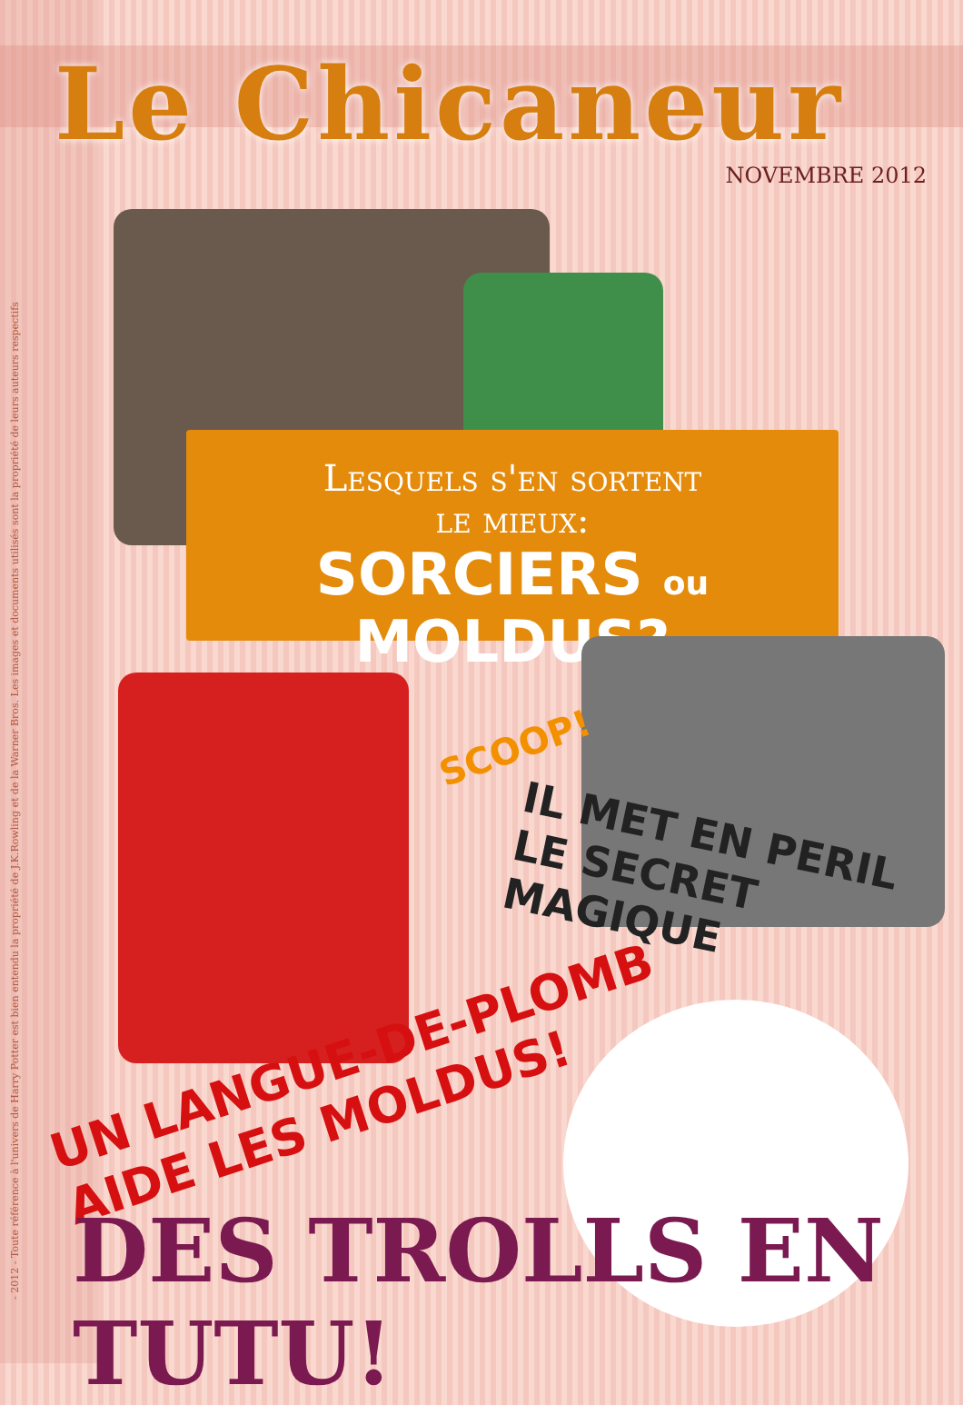- 2012 - Toute référence à l'univers de Harry Potter est bien entendu la propriété de J.K.Rowling et de la Warner Bros. Les images et documents utilisés sont la propriété de leurs auteurs respectifs
Le Chicaneur
NOVEMBRE 2012
Lesquels s'en sortent
le mieux:
SORCIERS ou MOLDUS?
SCOOP!
IL MET EN PERIL
LE SECRET MAGIQUE
UN LANGUE-DE-PLOMB
AIDE LES MOLDUS!
DES TROLLS EN TUTU!